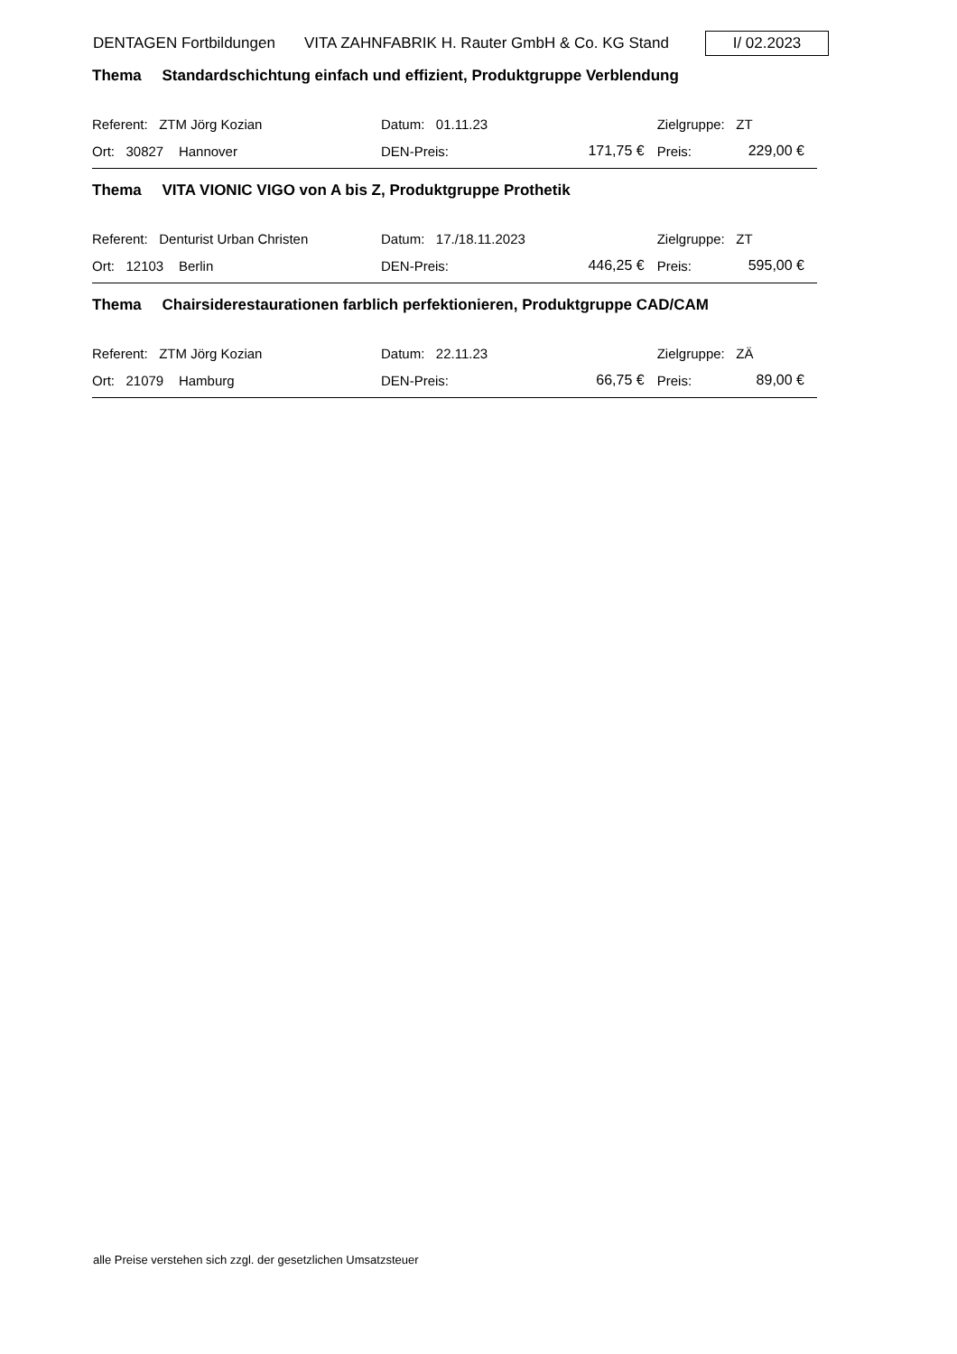DENTAGEN Fortbildungen VITA ZAHNFABRIK H. Rauter GmbH & Co. KG Stand
I/ 02.2023
Thema Standardschichtung einfach und effizient, Produktgruppe Verblendung
| Referent: ZTM Jörg Kozian | Datum: 01.11.23 | | Zielgruppe: ZT | |
| Ort: 30827 Hannover | DEN-Preis: | 171,75 € | Preis: | 229,00 € |
Thema VITA VIONIC VIGO von A bis Z, Produktgruppe Prothetik
| Referent: Denturist Urban Christen | Datum: 17./18.11.2023 | | Zielgruppe: ZT | |
| Ort: 12103 Berlin | DEN-Preis: | 446,25 € | Preis: | 595,00 € |
Thema Chairsiderestaurationen farblich perfektionieren, Produktgruppe CAD/CAM
| Referent: ZTM Jörg Kozian | Datum: 22.11.23 | | Zielgruppe: ZÄ | |
| Ort: 21079 Hamburg | DEN-Preis: | 66,75 € | Preis: | 89,00 € |
alle Preise verstehen sich zzgl. der gesetzlichen Umsatzsteuer